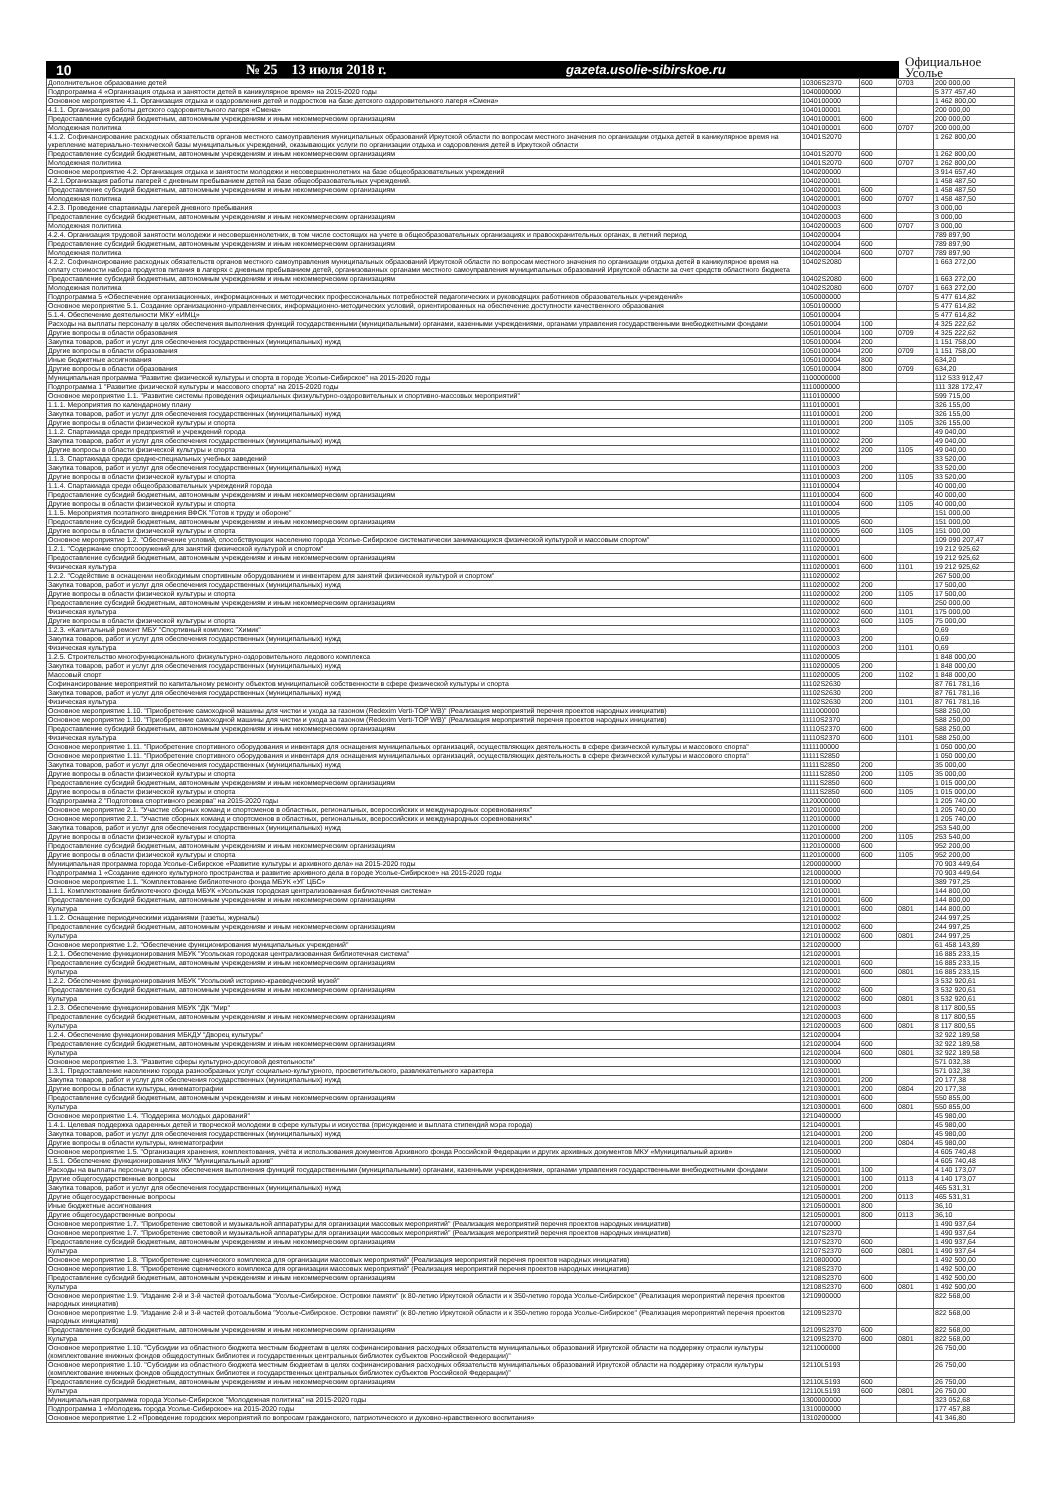10 № 25 13 июля 2018 г. gazeta.usolie-sibirskoe.ru
Официальное
Усолье
| Дополнительное образование детей | 10306S2370 | 600 | 0703 | 200 000,00 |
| Подпрограмма 4 «Организация отдыха и занятости детей в каникулярное время» на 2015-2020 годы | 1040000000 | | | 5 377 457,40 |
| Основное мероприятие 4.1. Организация отдыха и оздоровления детей и подростков на базе детского оздоровительного лагеря «Смена» | 1040100000 | | | 1 462 800,00 |
| 4.1.1. Организация работы детского оздоровительного лагеря «Смена» | 1040100001 | | | 200 000,00 |
| Предоставление субсидий бюджетным, автономным учреждениям и иным некоммерческим организациям | 1040100001 | 600 | | 200 000,00 |
| Молодежная политика | 1040100001 | 600 | 0707 | 200 000,00 |
| 4.1.2. Софинансирование расходных обязательств органов местного самоуправления муниципальных образований Иркутской области по вопросам местного значения по организации отдыха детей в каникулярное время на укрепление материально-технической базы муниципальных учреждений, оказывающих услуги по организации отдыха и оздоровления детей в Иркутской области | 10401S2070 | | | 1 262 800,00 |
| Предоставление субсидий бюджетным, автономным учреждениям и иным некоммерческим организациям | 10401S2070 | 600 | | 1 262 800,00 |
| Молодежная политика | 10401S2070 | 600 | 0707 | 1 262 800,00 |
| Основное мероприятие 4.2. Организация отдыха и занятости молодежи и несовершеннолетних на базе общеобразовательных учреждений | 1040200000 | | | 3 914 657,40 |
| 4.2.1.Организация работы лагерей с дневным пребыванием детей на базе общеобразовательных учреждений. | 1040200001 | | | 1 458 487,50 |
| Предоставление субсидий бюджетным, автономным учреждениям и иным некоммерческим организациям | 1040200001 | 600 | | 1 458 487,50 |
| Молодежная политика | 1040200001 | 600 | 0707 | 1 458 487,50 |
| 4.2.3. Проведение спартакиады лагерей дневного пребывания | 1040200003 | | | 3 000,00 |
| Предоставление субсидий бюджетным, автономным учреждениям и иным некоммерческим организациям | 1040200003 | 600 | | 3 000,00 |
| Молодежная политика | 1040200003 | 600 | 0707 | 3 000,00 |
| 4.2.4. Организация трудовой занятости молодежи и несовершеннолетних, в том числе состоящих на учете в общеобразовательных организациях и правоохранительных органах, в летний период | 1040200004 | | | 789 897,90 |
| Предоставление субсидий бюджетным, автономным учреждениям и иным некоммерческим организациям | 1040200004 | 600 | | 789 897,90 |
| Молодежная политика | 1040200004 | 600 | 0707 | 789 897,90 |
| 4.2.2. Софинансирование расходных обязательств органов местного самоуправления муниципальных образований Иркутской области по вопросам местного значения по организации отдыха детей в каникулярное время на оплату стоимости набора продуктов питания в лагерях с дневным пребыванием детей, организованных органами местного самоуправления муниципальных образований Иркутской области за счет средств областного бюджета | 10402S2080 | | | 1 663 272,00 |
| Предоставление субсидий бюджетным, автономным учреждениям и иным некоммерческим организациям | 10402S2080 | 600 | | 1 663 272,00 |
| Молодежная политика | 10402S2080 | 600 | 0707 | 1 663 272,00 |
| Подпрограмма 5 «Обеспечение организационных, информационных и методических профессиональных потребностей педагогических и руководящих работников образовательных учреждений» | 1050000000 | | | 5 477 614,82 |
| Основное мероприятие 5.1. Создание организационно-управленческих, информационно-методических условий, ориентированных на обеспечение доступности качественного образования | 1050100000 | | | 5 477 614,82 |
| 5.1.4. Обеспечение деятельности МКУ «ИМЦ» | 1050100004 | | | 5 477 614,82 |
| Расходы на выплаты персоналу в целях обеспечения выполнения функций государственными (муниципальными) органами, казенными учреждениями, органами управления государственными внебюджетными фондами | 1050100004 | 100 | | 4 325 222,62 |
| Другие вопросы в области образования | 1050100004 | 100 | 0709 | 4 325 222,62 |
| Закупка товаров, работ и услуг для обеспечения государственных (муниципальных) нужд | 1050100004 | 200 | | 1 151 758,00 |
| Другие вопросы в области образования | 1050100004 | 200 | 0709 | 1 151 758,00 |
| Иные бюджетные ассигнования | 1050100004 | 800 | | 634,20 |
| Другие вопросы в области образования | 1050100004 | 800 | 0709 | 634,20 |
| Муниципальная программа "Развитие физической культуры и спорта в городе Усолье-Сибирское" на 2015-2020 годы | 1100000000 | | | 112 533 912,47 |
| Подпрограмма 1 "Развитие физической культуры и массового спорта" на 2015-2020 годы | 1110000000 | | | 111 328 172,47 |
| Основное мероприятие 1.1. "Развитие системы проведения официальных физкультурно-оздоровительных и спортивно-массовых мероприятий" | 1110100000 | | | 599 715,00 |
| 1.1.1. Мероприятия по календарному плану | 1110100001 | | | 326 155,00 |
| Закупка товаров, работ и услуг для обеспечения государственных (муниципальных) нужд | 1110100001 | 200 | | 326 155,00 |
| Другие вопросы в области физической культуры и спорта | 1110100001 | 200 | 1105 | 326 155,00 |
| 1.1.2. Спартакиада среди предприятий и учреждений города | 1110100002 | | | 49 040,00 |
| Закупка товаров, работ и услуг для обеспечения государственных (муниципальных) нужд | 1110100002 | 200 | | 49 040,00 |
| Другие вопросы в области физической культуры и спорта | 1110100002 | 200 | 1105 | 49 040,00 |
| 1.1.3. Спартакиада среди средне-специальных учебных заведений | 1110100003 | | | 33 520,00 |
| Закупка товаров, работ и услуг для обеспечения государственных (муниципальных) нужд | 1110100003 | 200 | | 33 520,00 |
| Другие вопросы в области физической культуры и спорта | 1110100003 | 200 | 1105 | 33 520,00 |
| 1.1.4. Спартакиада среди общеобразовательных учреждений города | 1110100004 | | | 40 000,00 |
| Предоставление субсидий бюджетным, автономным учреждениям и иным некоммерческим организациям | 1110100004 | 600 | | 40 000,00 |
| Другие вопросы в области физической культуры и спорта | 1110100004 | 600 | 1105 | 40 000,00 |
| 1.1.5. Мероприятия поэтапного внедрения ВФСК "Готов к труду и обороне" | 1110100005 | | | 151 000,00 |
| Предоставление субсидий бюджетным, автономным учреждениям и иным некоммерческим организациям | 1110100005 | 600 | | 151 000,00 |
| Другие вопросы в области физической культуры и спорта | 1110100005 | 600 | 1105 | 151 000,00 |
| Основное мероприятие 1.2. "Обеспечение условий, способствующих населению города Усолье-Сибирское систематически занимающихся физической культурой и массовым спортом" | 1110200000 | | | 109 090 207,47 |
| 1.2.1. "Содержание спортсооружений для занятий физической культурой и спортом" | 1110200001 | | | 19 212 925,62 |
| Предоставление субсидий бюджетным, автономным учреждениям и иным некоммерческим организациям | 1110200001 | 600 | | 19 212 925,62 |
| Физическая культура | 1110200001 | 600 | 1101 | 19 212 925,62 |
| 1.2.2. "Содействие в оснащении необходимым спортивным оборудованием и инвентарем для занятий физической культурой и спортом" | 1110200002 | | | 267 500,00 |
| Закупка товаров, работ и услуг для обеспечения государственных (муниципальных) нужд | 1110200002 | 200 | | 17 500,00 |
| Другие вопросы в области физической культуры и спорта | 1110200002 | 200 | 1105 | 17 500,00 |
| Предоставление субсидий бюджетным, автономным учреждениям и иным некоммерческим организациям | 1110200002 | 600 | | 250 000,00 |
| Физическая культура | 1110200002 | 600 | 1101 | 175 000,00 |
| Другие вопросы в области физической культуры и спорта | 1110200002 | 600 | 1105 | 75 000,00 |
| 1.2.3. «Капитальный ремонт МБУ "Спортивный комплекс "Химик" | 1110200003 | | | 0,69 |
| Закупка товаров, работ и услуг для обеспечения государственных (муниципальных) нужд | 1110200003 | 200 | | 0,69 |
| Физическая культура | 1110200003 | 200 | 1101 | 0,69 |
| 1.2.5. Строительство многофункционального физкультурно-оздоровительного ледового комплекса | 1110200005 | | | 1 848 000,00 |
| Закупка товаров, работ и услуг для обеспечения государственных (муниципальных) нужд | 1110200005 | 200 | | 1 848 000,00 |
| Массовый спорт | 1110200005 | 200 | 1102 | 1 848 000,00 |
| Софинансирование мероприятий по капитальному ремонту объектов муниципальной собственности в сфере физической культуры и спорта | 11102S2630 | | | 87 761 781,16 |
| Закупка товаров, работ и услуг для обеспечения государственных (муниципальных) нужд | 11102S2630 | 200 | | 87 761 781,16 |
| Физическая культура | 11102S2630 | 200 | 1101 | 87 761 781,16 |
| Основное мероприятие 1.10. "Приобретение самоходной машины для чистки и ухода за газоном (Redexim Verti-TOP WB)" (Реализация мероприятий перечня проектов народных инициатив) | 1111000000 | | | 588 250,00 |
| Основное мероприятие 1.10. "Приобретение самоходной машины для чистки и ухода за газоном (Redexim Verti-TOP WB)" (Реализация мероприятий перечня проектов народных инициатив) | 11110S2370 | | | 588 250,00 |
| Предоставление субсидий бюджетным, автономным учреждениям и иным некоммерческим организациям | 11110S2370 | 600 | | 588 250,00 |
| Физическая культура | 11110S2370 | 600 | 1101 | 588 250,00 |
| Основное мероприятие 1.11. "Приобретение спортивного оборудования и инвентаря для оснащения муниципальных организаций, осуществляющих деятельность в сфере физической культуры и массового спорта" | 1111100000 | | | 1 050 000,00 |
| Основное мероприятие 1.11. "Приобретение спортивного оборудования и инвентаря для оснащения муниципальных организаций, осуществляющих деятельность в сфере физической культуры и массового спорта" | 11111S2850 | | | 1 050 000,00 |
| Закупка товаров, работ и услуг для обеспечения государственных (муниципальных) нужд | 11111S2850 | 200 | | 35 000,00 |
| Другие вопросы в области физической культуры и спорта | 11111S2850 | 200 | 1105 | 35 000,00 |
| Предоставление субсидий бюджетным, автономным учреждениям и иным некоммерческим организациям | 11111S2850 | 600 | | 1 015 000,00 |
| Другие вопросы в области физической культуры и спорта | 11111S2850 | 600 | 1105 | 1 015 000,00 |
| Подпрограмма 2 "Подготовка спортивного резерва" на 2015-2020 годы | 1120000000 | | | 1 205 740,00 |
| Основное мероприятие 2.1. "Участие сборных команд и спортсменов в областных, региональных, всероссийских и международных соревнованиях" | 1120100000 | | | 1 205 740,00 |
| Основное мероприятие 2.1. "Участие сборных команд и спортсменов в областных, региональных, всероссийских и международных соревнованиях" | 1120100000 | | | 1 205 740,00 |
| Закупка товаров, работ и услуг для обеспечения государственных (муниципальных) нужд | 1120100000 | 200 | | 253 540,00 |
| Другие вопросы в области физической культуры и спорта | 1120100000 | 200 | 1105 | 253 540,00 |
| Предоставление субсидий бюджетным, автономным учреждениям и иным некоммерческим организациям | 1120100000 | 600 | | 952 200,00 |
| Другие вопросы в области физической культуры и спорта | 1120100000 | 600 | 1105 | 952 200,00 |
| Муниципальная программа города Усолье-Сибирское «Развитие культуры и архивного дела» на 2015-2020 годы | 1200000000 | | | 70 903 449,64 |
| Подпрограмма 1 «Создание единого культурного пространства и развитие архивного дела в городе Усолье-Сибирское» на 2015-2020 годы | 1210000000 | | | 70 903 449,64 |
| Основное мероприятие 1.1. "Комплектование библиотечного фонда МБУК «УГ ЦБС» | 1210100000 | | | 389 797,25 |
| 1.1.1. Комплектование библиотечного фонда МБУК «Усольская городская централизованная библиотечная система» | 1210100001 | | | 144 800,00 |
| Предоставление субсидий бюджетным, автономным учреждениям и иным некоммерческим организациям | 1210100001 | 600 | | 144 800,00 |
| Культура | 1210100001 | 600 | 0801 | 144 800,00 |
| 1.1.2. Оснащение периодическими изданиями (газеты, журналы) | 1210100002 | | | 244 997,25 |
| Предоставление субсидий бюджетным, автономным учреждениям и иным некоммерческим организациям | 1210100002 | 600 | | 244 997,25 |
| Культура | 1210100002 | 600 | 0801 | 244 997,25 |
| Основное мероприятие 1.2. "Обеспечение функционирования муниципальных учреждений" | 1210200000 | | | 61 458 143,89 |
| 1.2.1. Обеспечение функционирования МБУК "Усольская городская централизованная библиотечная система" | 1210200001 | | | 16 885 233,15 |
| Предоставление субсидий бюджетным, автономным учреждениям и иным некоммерческим организациям | 1210200001 | 600 | | 16 885 233,15 |
| Культура | 1210200001 | 600 | 0801 | 16 885 233,15 |
| 1.2.2. Обеспечение функционирования МБУК "Усольский историко-краеведческий музей" | 1210200002 | | | 3 532 920,61 |
| Предоставление субсидий бюджетным, автономным учреждениям и иным некоммерческим организациям | 1210200002 | 600 | | 3 532 920,61 |
| Культура | 1210200002 | 600 | 0801 | 3 532 920,61 |
| 1.2.3. Обеспечение функционирования МБУК "ДК "Мир" | 1210200003 | | | 8 117 800,55 |
| Предоставление субсидий бюджетным, автономным учреждениям и иным некоммерческим организациям | 1210200003 | 600 | | 8 117 800,55 |
| Культура | 1210200003 | 600 | 0801 | 8 117 800,55 |
| 1.2.4. Обеспечение функционирования МБКДУ "Дворец культуры" | 1210200004 | | | 32 922 189,58 |
| Предоставление субсидий бюджетным, автономным учреждениям и иным некоммерческим организациям | 1210200004 | 600 | | 32 922 189,58 |
| Культура | 1210200004 | 600 | 0801 | 32 922 189,58 |
| Основное мероприятие 1.3. "Развитие сферы культурно-досуговой деятельности" | 1210300000 | | | 571 032,38 |
| 1.3.1. Предоставление населению города разнообразных услуг социально-культурного, просветительского, развлекательного характера | 1210300001 | | | 571 032,38 |
| Закупка товаров, работ и услуг для обеспечения государственных (муниципальных) нужд | 1210300001 | 200 | | 20 177,38 |
| Другие вопросы в области культуры, кинематографии | 1210300001 | 200 | 0804 | 20 177,38 |
| Предоставление субсидий бюджетным, автономным учреждениям и иным некоммерческим организациям | 1210300001 | 600 | | 550 855,00 |
| Культура | 1210300001 | 600 | 0801 | 550 855,00 |
| Основное мероприятие 1.4. "Поддержка молодых дарований" | 1210400000 | | | 45 980,00 |
| 1.4.1. Целевая поддержка одаренных детей и творческой молодежи в сфере культуры и искусства (присуждение и выплата стипендий мэра города) | 1210400001 | | | 45 980,00 |
| Закупка товаров, работ и услуг для обеспечения государственных (муниципальных) нужд | 1210400001 | 200 | | 45 980,00 |
| Другие вопросы в области культуры, кинематографии | 1210400001 | 200 | 0804 | 45 980,00 |
| Основное мероприятие 1.5. "Организация хранения, комплектования, учёта и использования документов Архивного фонда Российской Федерации и других архивных документов МКУ «Муниципальный архив» | 1210500000 | | | 4 605 740,48 |
| 1.5.1. Обеспечение функционирования МКУ "Муниципальный архив" | 1210500001 | | | 4 605 740,48 |
| Расходы на выплаты персоналу в целях обеспечения выполнения функций государственными (муниципальными) органами, казенными учреждениями, органами управления государственными внебюджетными фондами | 1210500001 | 100 | | 4 140 173,07 |
| Другие общегосударственные вопросы | 1210500001 | 100 | 0113 | 4 140 173,07 |
| Закупка товаров, работ и услуг для обеспечения государственных (муниципальных) нужд | 1210500001 | 200 | | 465 531,31 |
| Другие общегосударственные вопросы | 1210500001 | 200 | 0113 | 465 531,31 |
| Иные бюджетные ассигнования | 1210500001 | 800 | | 36,10 |
| Другие общегосударственные вопросы | 1210500001 | 800 | 0113 | 36,10 |
| Основное мероприятие 1.7. "Приобретение световой и музыкальной аппаратуры для организации массовых мероприятий" (Реализация мероприятий перечня проектов народных инициатив) | 1210700000 | | | 1 490 937,64 |
| Основное мероприятие 1.7. "Приобретение световой и музыкальной аппаратуры для организации массовых мероприятий" (Реализация мероприятий перечня проектов народных инициатив) | 12107S2370 | | | 1 490 937,64 |
| Предоставление субсидий бюджетным, автономным учреждениям и иным некоммерческим организациям | 12107S2370 | 600 | | 1 490 937,64 |
| Культура | 12107S2370 | 600 | 0801 | 1 490 937,64 |
| Основное мероприятие 1.8. "Приобретение сценического комплекса для организации массовых мероприятий" (Реализация мероприятий перечня проектов народных инициатив) | 1210800000 | | | 1 492 500,00 |
| Основное мероприятие 1.8. "Приобретение сценического комплекса для организации массовых мероприятий" (Реализация мероприятий перечня проектов народных инициатив) | 12108S2370 | | | 1 492 500,00 |
| Предоставление субсидий бюджетным, автономным учреждениям и иным некоммерческим организациям | 12108S2370 | 600 | | 1 492 500,00 |
| Культура | 12108S2370 | 600 | 0801 | 1 492 500,00 |
| Основное мероприятие 1.9. "Издание 2-й и 3-й частей фотоальбома "Усолье-Сибирское. Островки памяти" (к 80-летию Иркутской области и к 350-летию города Усолье-Сибирское" (Реализация мероприятий перечня проектов народных инициатив) | 1210900000 | | | 822 568,00 |
| Основное мероприятие 1.9. "Издание 2-й и 3-й частей фотоальбома "Усолье-Сибирское. Островки памяти" (к 80-летию Иркутской области и к 350-летию города Усолье-Сибирское" (Реализация мероприятий перечня проектов народных инициатив) | 12109S2370 | | | 822 568,00 |
| Предоставление субсидий бюджетным, автономным учреждениям и иным некоммерческим организациям | 12109S2370 | 600 | | 822 568,00 |
| Культура | 12109S2370 | 600 | 0801 | 822 568,00 |
| Основное мероприятие 1.10. "Субсидии из областного бюджета местным бюджетам в целях софинансирования расходных обязательств муниципальных образований Иркутской области на поддержку отрасли культуры (комплектование книжных фондов общедоступных библиотек и государственных центральных библиотек субъектов Российской Федерации)" | 1211000000 | | | 26 750,00 |
| Основное мероприятие 1.10. "Субсидии из областного бюджета местным бюджетам в целях софинансирования расходных обязательств муниципальных образований Иркутской области на поддержку отрасли культуры (комплектование книжных фондов общедоступных библиотек и государственных центральных библиотек субъектов Российской Федерации)" | 12110L5193 | | | 26 750,00 |
| Предоставление субсидий бюджетным, автономным учреждениям и иным некоммерческим организациям | 12110L5193 | 600 | | 26 750,00 |
| Культура | 12110L5193 | 600 | 0801 | 26 750,00 |
| Муниципальная программа города Усолье-Сибирское "Молодежная политика" на 2015-2020 годы | 1300000000 | | | 323 052,68 |
| Подпрограмма 1 «Молодежь города Усолье-Сибирское» на 2015-2020 годы | 1310000000 | | | 177 457,88 |
| Основное мероприятие 1.2 «Проведение городских мероприятий по вопросам гражданского, патриотического и духовно-нравственного воспитания» | 1310200000 | | | 41 346,80 |